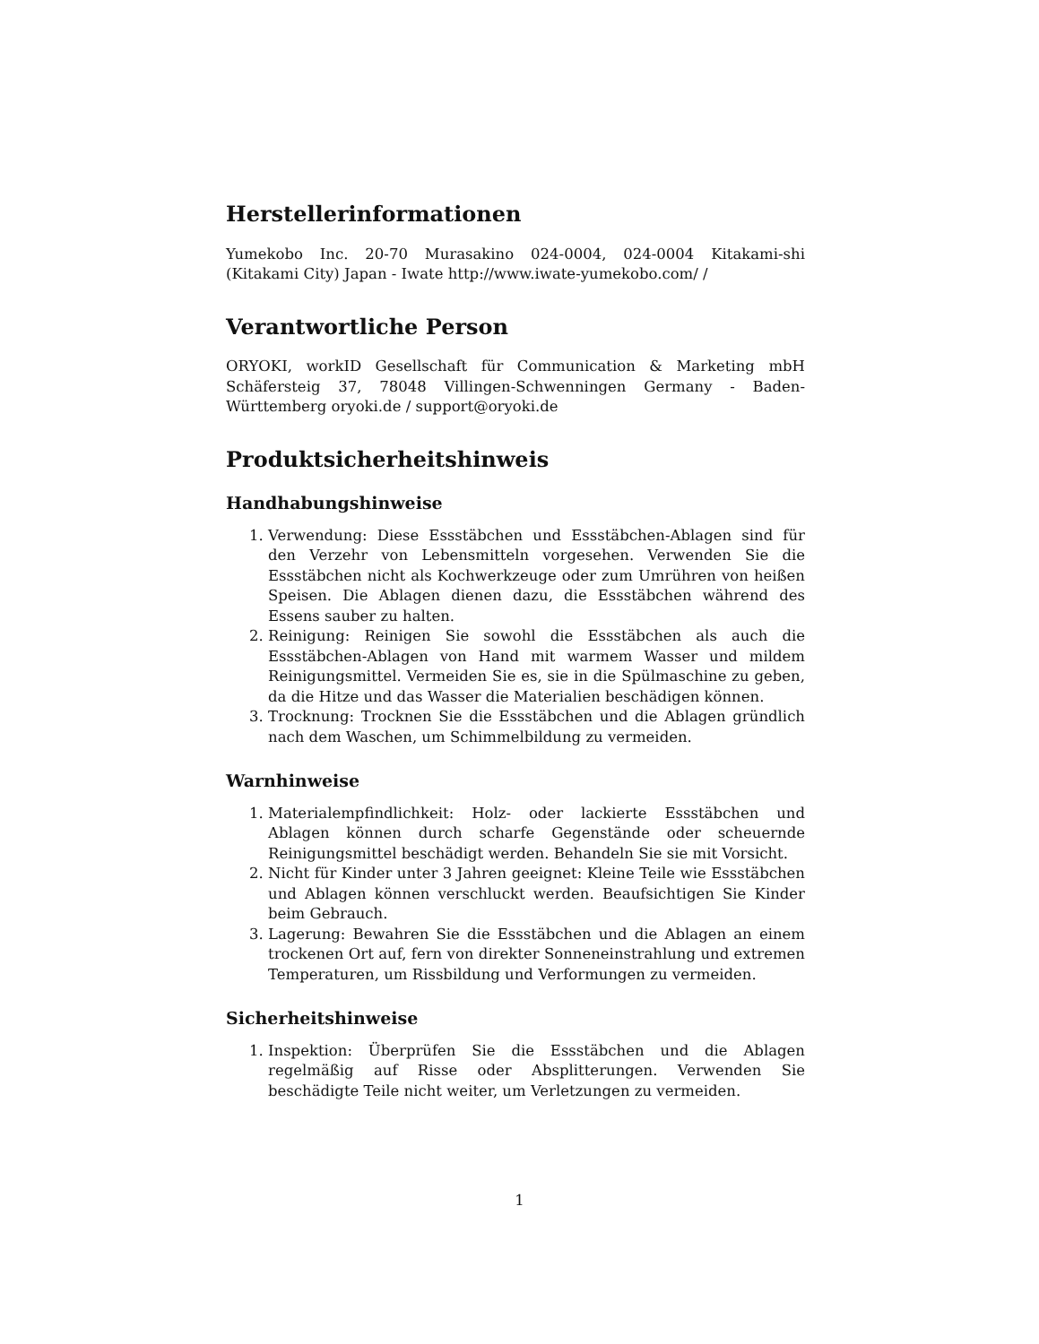Herstellerinformationen
Yumekobo Inc. 20-70 Murasakino 024-0004, 024-0004 Kitakami-shi (Kitakami City) Japan - Iwate http://www.iwate-yumekobo.com/ /
Verantwortliche Person
ORYOKI, workID Gesellschaft für Communication & Marketing mbH Schäfersteig 37, 78048 Villingen-Schwenningen Germany - Baden-Württemberg oryoki.de / support@oryoki.de
Produktsicherheitshinweis
Handhabungshinweise
1. Verwendung: Diese Essstäbchen und Essstäbchen-Ablagen sind für den Verzehr von Lebensmitteln vorgesehen. Verwenden Sie die Essstäbchen nicht als Kochwerkzeuge oder zum Umrühren von heißen Speisen. Die Ablagen dienen dazu, die Essstäbchen während des Essens sauber zu halten.
2. Reinigung: Reinigen Sie sowohl die Essstäbchen als auch die Essstäbchen-Ablagen von Hand mit warmem Wasser und mildem Reinigungsmittel. Vermeiden Sie es, sie in die Spülmaschine zu geben, da die Hitze und das Wasser die Materialien beschädigen können.
3. Trocknung: Trocknen Sie die Essstäbchen und die Ablagen gründlich nach dem Waschen, um Schimmelbildung zu vermeiden.
Warnhinweise
1. Materialempfindlichkeit: Holz- oder lackierte Essstäbchen und Ablagen können durch scharfe Gegenstände oder scheuernde Reinigungsmittel beschädigt werden. Behandeln Sie sie mit Vorsicht.
2. Nicht für Kinder unter 3 Jahren geeignet: Kleine Teile wie Essstäbchen und Ablagen können verschluckt werden. Beaufsichtigen Sie Kinder beim Gebrauch.
3. Lagerung: Bewahren Sie die Essstäbchen und die Ablagen an einem trockenen Ort auf, fern von direkter Sonneneinstrahlung und extremen Temperaturen, um Rissbildung und Verformungen zu vermeiden.
Sicherheitshinweise
1. Inspektion: Überprüfen Sie die Essstäbchen und die Ablagen regelmäßig auf Risse oder Absplitterungen. Verwenden Sie beschädigte Teile nicht weiter, um Verletzungen zu vermeiden.
1